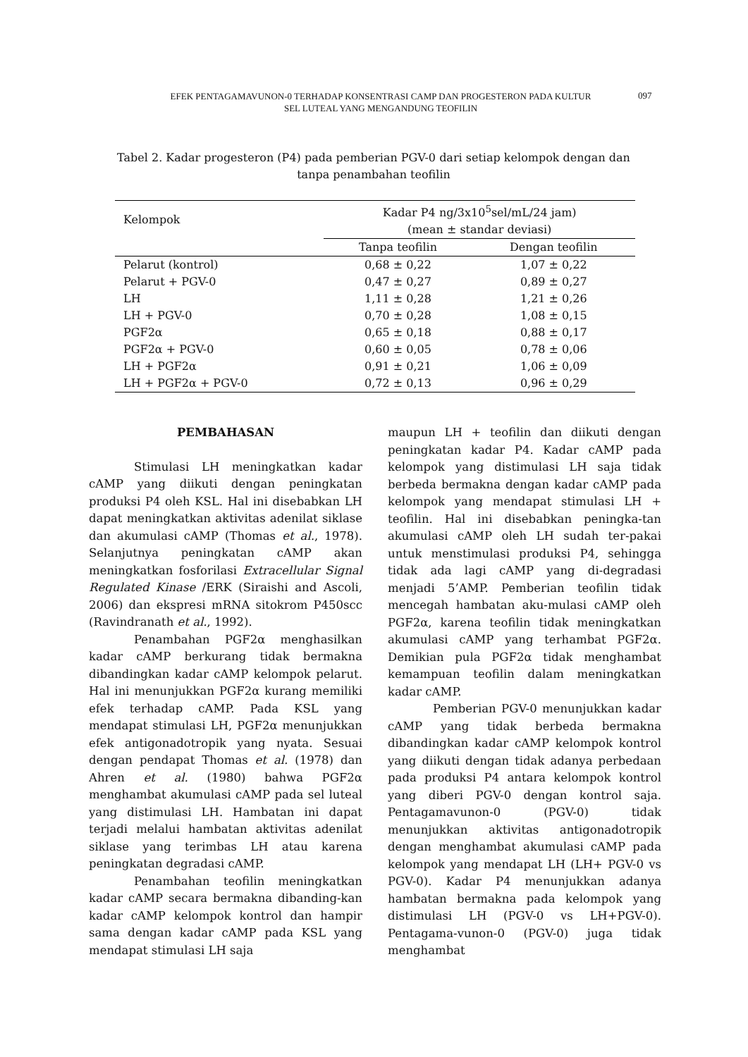EFEK PENTAGAMAVUNON-0 TERHADAP KONSENTRASI CAMP DAN PROGESTERON PADA KULTUR
SEL LUTEAL YANG MENGANDUNG TEOFILIN
097
Tabel 2. Kadar progesteron (P4) pada pemberian PGV-0 dari setiap kelompok dengan dan tanpa penambahan teofilin
| Kelompok | Kadar P4 ng/3x10<sup>5</sup>sel/mL/24 jam) (mean ± standar deviasi) | |
| --- | --- | --- |
| | Tanpa teofilin | Dengan teofilin |
| Pelarut (kontrol) | 0,68 ± 0,22 | 1,07 ± 0,22 |
| Pelarut + PGV-0 | 0,47 ± 0,27 | 0,89 ± 0,27 |
| LH | 1,11 ± 0,28 | 1,21 ± 0,26 |
| LH + PGV-0 | 0,70 ± 0,28 | 1,08 ± 0,15 |
| PGF2α | 0,65 ± 0,18 | 0,88 ± 0,17 |
| PGF2α + PGV-0 | 0,60 ± 0,05 | 0,78 ± 0,06 |
| LH + PGF2α | 0,91 ± 0,21 | 1,06 ± 0,09 |
| LH + PGF2α + PGV-0 | 0,72 ± 0,13 | 0,96 ± 0,29 |
PEMBAHASAN
Stimulasi LH meningkatkan kadar cAMP yang diikuti dengan peningkatan produksi P4 oleh KSL. Hal ini disebabkan LH dapat meningkatkan aktivitas adenilat siklase dan akumulasi cAMP (Thomas et al., 1978). Selanjutnya peningkatan cAMP akan meningkatkan fosforilasi Extracellular Signal Regulated Kinase /ERK (Siraishi and Ascoli, 2006) dan ekspresi mRNA sitokrom P450scc (Ravindranath et al., 1992).
Penambahan PGF2α menghasilkan kadar cAMP berkurang tidak bermakna dibandingkan kadar cAMP kelompok pelarut. Hal ini menunjukkan PGF2α kurang memiliki efek terhadap cAMP. Pada KSL yang mendapat stimulasi LH, PGF2α menunjukkan efek antigonadotropik yang nyata. Sesuai dengan pendapat Thomas et al. (1978) dan Ahren et al. (1980) bahwa PGF2α menghambat akumulasi cAMP pada sel luteal yang distimulasi LH. Hambatan ini dapat terjadi melalui hambatan aktivitas adenilat siklase yang terimbas LH atau karena peningkatan degradasi cAMP.
Penambahan teofilin meningkatkan kadar cAMP secara bermakna dibanding-kan kadar cAMP kelompok kontrol dan hampir sama dengan kadar cAMP pada KSL yang mendapat stimulasi LH saja
maupun LH + teofilin dan diikuti dengan peningkatan kadar P4. Kadar cAMP pada kelompok yang distimulasi LH saja tidak berbeda bermakna dengan kadar cAMP pada kelompok yang mendapat stimulasi LH + teofilin. Hal ini disebabkan peningka-tan akumulasi cAMP oleh LH sudah ter-pakai untuk menstimulasi produksi P4, sehingga tidak ada lagi cAMP yang di-degradasi menjadi 5’AMP. Pemberian teofilin tidak mencegah hambatan aku-mulasi cAMP oleh PGF2α, karena teofilin tidak meningkatkan akumulasi cAMP yang terhambat PGF2α. Demikian pula PGF2α tidak menghambat kemampuan teofilin dalam meningkatkan kadar cAMP.
Pemberian PGV-0 menunjukkan kadar cAMP yang tidak berbeda bermakna dibandingkan kadar cAMP kelompok kontrol yang diikuti dengan tidak adanya perbedaan pada produksi P4 antara kelompok kontrol yang diberi PGV-0 dengan kontrol saja. Pentagamavunon-0 (PGV-0) tidak menunjukkan aktivitas antigonadotropik dengan menghambat akumulasi cAMP pada kelompok yang mendapat LH (LH+ PGV-0 vs PGV-0). Kadar P4 menunjukkan adanya hambatan bermakna pada kelompok yang distimulasi LH (PGV-0 vs LH+PGV-0). Pentagama-vunon-0 (PGV-0) juga tidak menghambat